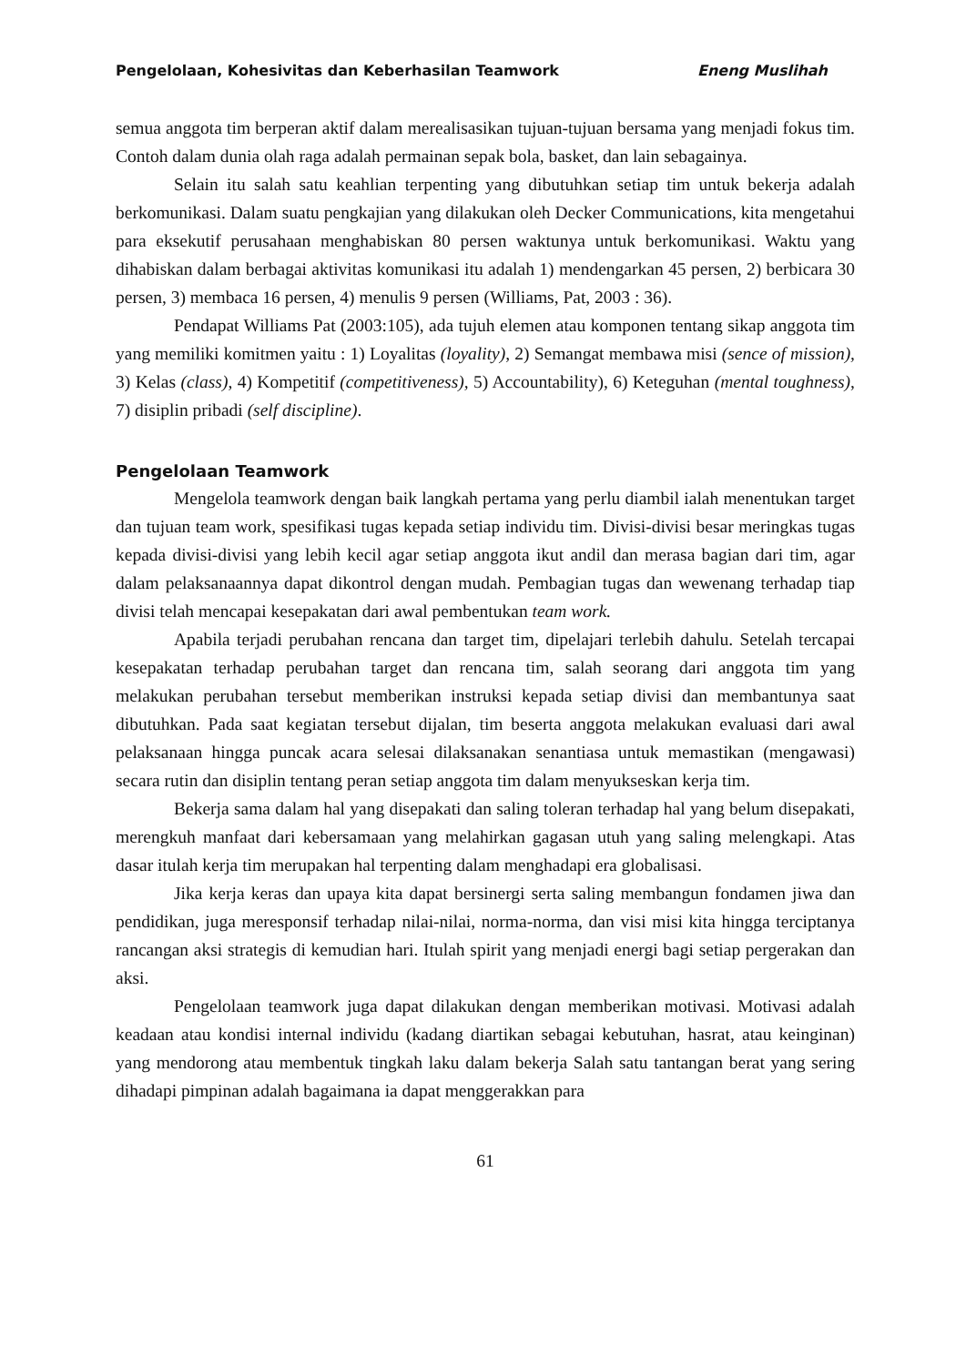Pengelolaan, Kohesivitas dan Keberhasilan Teamwork Eneng Muslihah
semua anggota tim berperan aktif dalam merealisasikan tujuan-tujuan bersama yang menjadi fokus tim. Contoh dalam dunia olah raga adalah permainan sepak bola, basket, dan lain sebagainya.
Selain itu salah satu keahlian terpenting yang dibutuhkan setiap tim untuk bekerja adalah berkomunikasi. Dalam suatu pengkajian yang dilakukan oleh Decker Communications, kita mengetahui para eksekutif perusahaan menghabiskan 80 persen waktunya untuk berkomunikasi. Waktu yang dihabiskan dalam berbagai aktivitas komunikasi itu adalah 1) mendengarkan 45 persen, 2) berbicara 30 persen, 3) membaca 16 persen, 4) menulis 9 persen (Williams, Pat, 2003 : 36).
Pendapat Williams Pat (2003:105), ada tujuh elemen atau komponen tentang sikap anggota tim yang memiliki komitmen yaitu : 1) Loyalitas (loyality), 2) Semangat membawa misi (sence of mission), 3) Kelas (class), 4) Kompetitif (competitiveness), 5) Accountability), 6) Keteguhan (mental toughness), 7) disiplin pribadi (self discipline).
Pengelolaan Teamwork
Mengelola teamwork dengan baik langkah pertama yang perlu diambil ialah menentukan target dan tujuan team work, spesifikasi tugas kepada setiap individu tim. Divisi-divisi besar meringkas tugas kepada divisi-divisi yang lebih kecil agar setiap anggota ikut andil dan merasa bagian dari tim, agar dalam pelaksanaannya dapat dikontrol dengan mudah. Pembagian tugas dan wewenang terhadap tiap divisi telah mencapai kesepakatan dari awal pembentukan team work.
Apabila terjadi perubahan rencana dan target tim, dipelajari terlebih dahulu. Setelah tercapai kesepakatan terhadap perubahan target dan rencana tim, salah seorang dari anggota tim yang melakukan perubahan tersebut memberikan instruksi kepada setiap divisi dan membantunya saat dibutuhkan. Pada saat kegiatan tersebut dijalan, tim beserta anggota melakukan evaluasi dari awal pelaksanaan hingga puncak acara selesai dilaksanakan senantiasa untuk memastikan (mengawasi) secara rutin dan disiplin tentang peran setiap anggota tim dalam menyukseskan kerja tim.
Bekerja sama dalam hal yang disepakati dan saling toleran terhadap hal yang belum disepakati, merengkuh manfaat dari kebersamaan yang melahirkan gagasan utuh yang saling melengkapi. Atas dasar itulah kerja tim merupakan hal terpenting dalam menghadapi era globalisasi.
Jika kerja keras dan upaya kita dapat bersinergi serta saling membangun fondamen jiwa dan pendidikan, juga meresponsif terhadap nilai-nilai, norma-norma, dan visi misi kita hingga terciptanya rancangan aksi strategis di kemudian hari. Itulah spirit yang menjadi energi bagi setiap pergerakan dan aksi.
Pengelolaan teamwork juga dapat dilakukan dengan memberikan motivasi. Motivasi adalah keadaan atau kondisi internal individu (kadang diartikan sebagai kebutuhan, hasrat, atau keinginan) yang mendorong atau membentuk tingkah laku dalam bekerja Salah satu tantangan berat yang sering dihadapi pimpinan adalah bagaimana ia dapat menggerakkan para
61